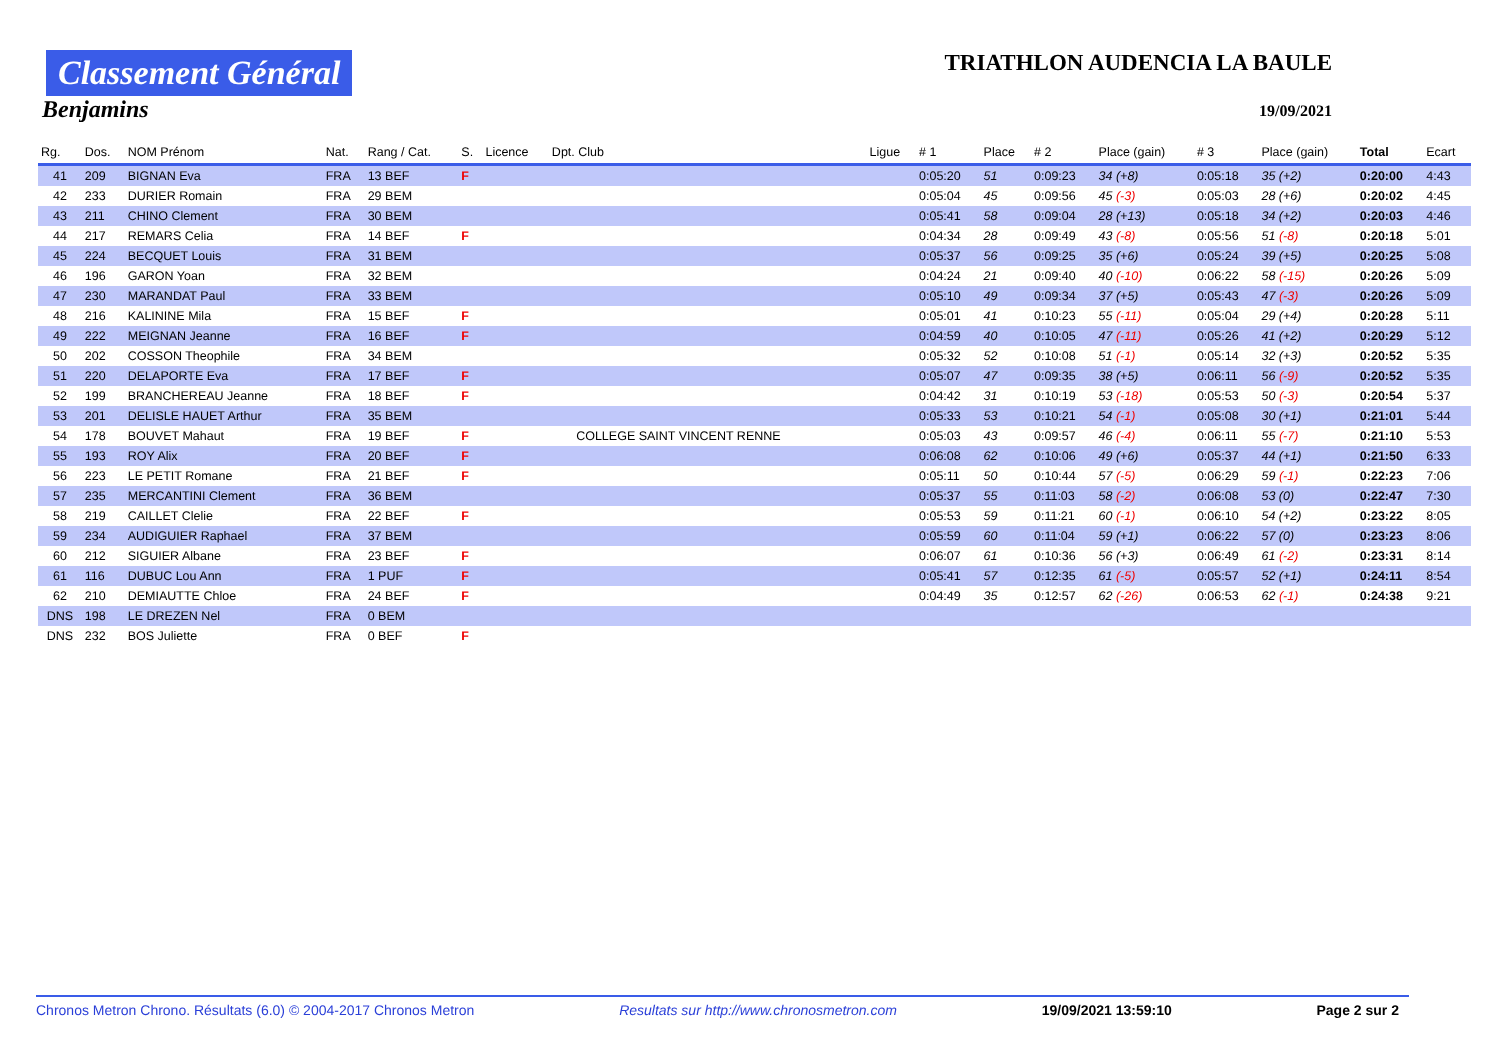Classement Général
TRIATHLON AUDENCIA LA BAULE
Benjamins
19/09/2021
| Rg. | Dos. | NOM Prénom | Nat. | Rang / Cat. | S. | Licence | Dpt. Club | Ligue | # 1 | Place | # 2 | Place (gain) | # 3 | Place (gain) | Total | Ecart |
| --- | --- | --- | --- | --- | --- | --- | --- | --- | --- | --- | --- | --- | --- | --- | --- | --- |
| 41 | 209 | BIGNAN Eva | FRA | 13 BEF | F | | | | 0:05:20 | 51 | 0:09:23 | 34 (+8) | 0:05:18 | 35 (+2) | 0:20:00 | 4:43 |
| 42 | 233 | DURIER Romain | FRA | 29 BEM | | | | | 0:05:04 | 45 | 0:09:56 | 45 (-3) | 0:05:03 | 28 (+6) | 0:20:02 | 4:45 |
| 43 | 211 | CHINO Clement | FRA | 30 BEM | | | | | 0:05:41 | 58 | 0:09:04 | 28 (+13) | 0:05:18 | 34 (+2) | 0:20:03 | 4:46 |
| 44 | 217 | REMARS Celia | FRA | 14 BEF | F | | | | 0:04:34 | 28 | 0:09:49 | 43 (-8) | 0:05:56 | 51 (-8) | 0:20:18 | 5:01 |
| 45 | 224 | BECQUET Louis | FRA | 31 BEM | | | | | 0:05:37 | 56 | 0:09:25 | 35 (+6) | 0:05:24 | 39 (+5) | 0:20:25 | 5:08 |
| 46 | 196 | GARON Yoan | FRA | 32 BEM | | | | | 0:04:24 | 21 | 0:09:40 | 40 (-10) | 0:06:22 | 58 (-15) | 0:20:26 | 5:09 |
| 47 | 230 | MARANDAT Paul | FRA | 33 BEM | | | | | 0:05:10 | 49 | 0:09:34 | 37 (+5) | 0:05:43 | 47 (-3) | 0:20:26 | 5:09 |
| 48 | 216 | KALININE Mila | FRA | 15 BEF | F | | | | 0:05:01 | 41 | 0:10:23 | 55 (-11) | 0:05:04 | 29 (+4) | 0:20:28 | 5:11 |
| 49 | 222 | MEIGNAN Jeanne | FRA | 16 BEF | F | | | | 0:04:59 | 40 | 0:10:05 | 47 (-11) | 0:05:26 | 41 (+2) | 0:20:29 | 5:12 |
| 50 | 202 | COSSON Theophile | FRA | 34 BEM | | | | | 0:05:32 | 52 | 0:10:08 | 51 (-1) | 0:05:14 | 32 (+3) | 0:20:52 | 5:35 |
| 51 | 220 | DELAPORTE Eva | FRA | 17 BEF | F | | | | 0:05:07 | 47 | 0:09:35 | 38 (+5) | 0:06:11 | 56 (-9) | 0:20:52 | 5:35 |
| 52 | 199 | BRANCHEREAU Jeanne | FRA | 18 BEF | F | | | | 0:04:42 | 31 | 0:10:19 | 53 (-18) | 0:05:53 | 50 (-3) | 0:20:54 | 5:37 |
| 53 | 201 | DELISLE HAUET Arthur | FRA | 35 BEM | | | | | 0:05:33 | 53 | 0:10:21 | 54 (-1) | 0:05:08 | 30 (+1) | 0:21:01 | 5:44 |
| 54 | 178 | BOUVET Mahaut | FRA | 19 BEF | F | | COLLEGE SAINT VINCENT RENNE | | 0:05:03 | 43 | 0:09:57 | 46 (-4) | 0:06:11 | 55 (-7) | 0:21:10 | 5:53 |
| 55 | 193 | ROY Alix | FRA | 20 BEF | F | | | | 0:06:08 | 62 | 0:10:06 | 49 (+6) | 0:05:37 | 44 (+1) | 0:21:50 | 6:33 |
| 56 | 223 | LE PETIT Romane | FRA | 21 BEF | F | | | | 0:05:11 | 50 | 0:10:44 | 57 (-5) | 0:06:29 | 59 (-1) | 0:22:23 | 7:06 |
| 57 | 235 | MERCANTINI Clement | FRA | 36 BEM | | | | | 0:05:37 | 55 | 0:11:03 | 58 (-2) | 0:06:08 | 53 (0) | 0:22:47 | 7:30 |
| 58 | 219 | CAILLET Clelie | FRA | 22 BEF | F | | | | 0:05:53 | 59 | 0:11:21 | 60 (-1) | 0:06:10 | 54 (+2) | 0:23:22 | 8:05 |
| 59 | 234 | AUDIGUIER Raphael | FRA | 37 BEM | | | | | 0:05:59 | 60 | 0:11:04 | 59 (+1) | 0:06:22 | 57 (0) | 0:23:23 | 8:06 |
| 60 | 212 | SIGUIER Albane | FRA | 23 BEF | F | | | | 0:06:07 | 61 | 0:10:36 | 56 (+3) | 0:06:49 | 61 (-2) | 0:23:31 | 8:14 |
| 61 | 116 | DUBUC Lou Ann | FRA | 1 PUF | F | | | | 0:05:41 | 57 | 0:12:35 | 61 (-5) | 0:05:57 | 52 (+1) | 0:24:11 | 8:54 |
| 62 | 210 | DEMIAUTTE Chloe | FRA | 24 BEF | F | | | | 0:04:49 | 35 | 0:12:57 | 62 (-26) | 0:06:53 | 62 (-1) | 0:24:38 | 9:21 |
| DNS | 198 | LE DREZEN Nel | FRA | 0 BEM | | | | | | | | | | | | |
| DNS | 232 | BOS Juliette | FRA | 0 BEF | F | | | | | | | | | | | |
Chronos Metron Chrono. Résultats (6.0) © 2004-2017 Chronos Metron Resultats sur http://www.chronosmetron.com 19/09/2021 13:59:10 Page 2 sur 2